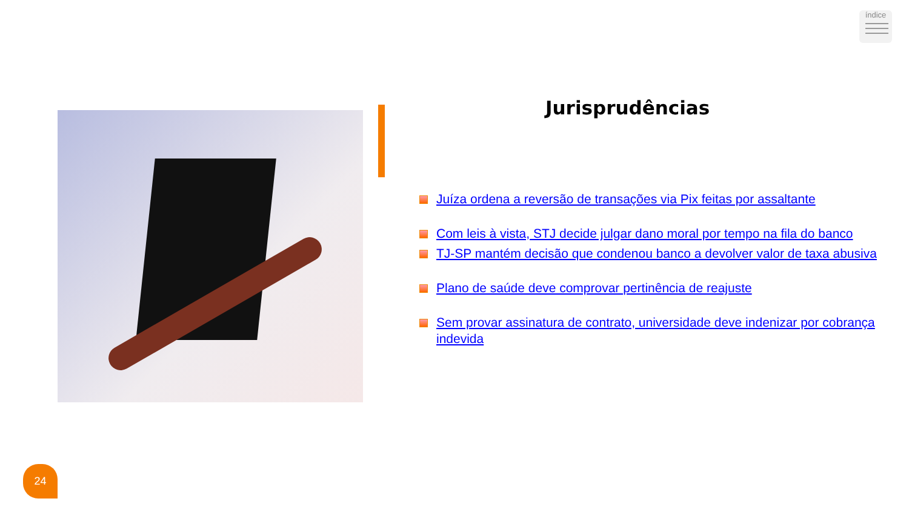índice
Jurisprudências
Juíza ordena a reversão de transações via Pix feitas por assaltante
Com leis à vista, STJ decide julgar dano moral por tempo na fila do banco
TJ-SP mantém decisão que condenou banco a devolver valor de taxa abusiva
Plano de saúde deve comprovar pertinência de reajuste
Sem provar assinatura de contrato, universidade deve indenizar por cobrança indevida
24